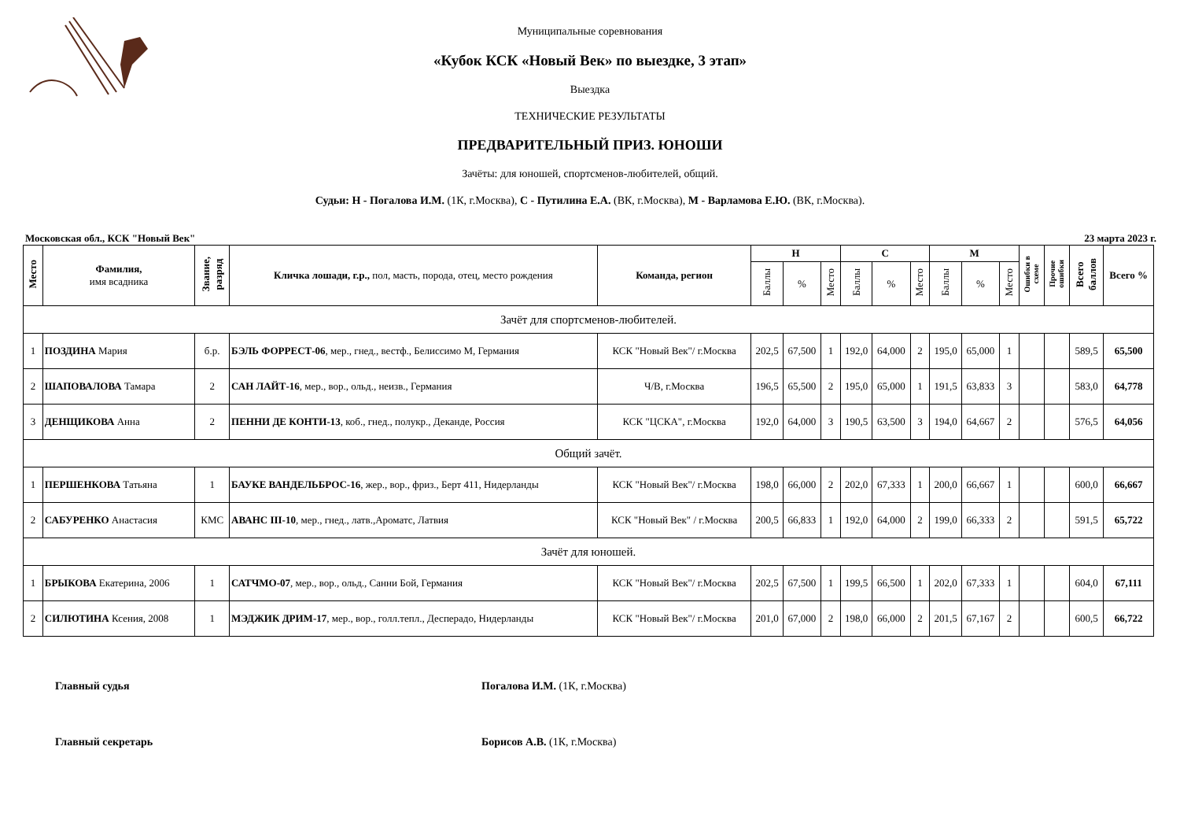Муниципальные соревнования
«Кубок КСК «Новый Век» по выездке, 3 этап»
Выездка
ТЕХНИЧЕСКИЕ РЕЗУЛЬТАТЫ
ПРЕДВАРИТЕЛЬНЫЙ ПРИЗ. ЮНОШИ
Зачёты: для юношей, спортсменов-любителей, общий.
Судьи: Н - Погалова И.М. (1К, г.Москва), С - Путилина Е.А. (ВК, г.Москва), М - Варламова Е.Ю. (ВК, г.Москва).
Московская обл., КСК "Новый Век" 23 марта 2023 г.
| Место | Фамилия, имя всадника | Звание, разряд | Кличка лошади, г.р., пол, масть, порода, отец, место рождения | Команда, регион | Н | | | С | | | М | | | Ошибки в схеме | Прочие ошибки | Всего баллов | Всего % |
| --- | --- | --- | --- | --- | --- | --- | --- | --- | --- | --- | --- | --- | --- | --- | --- | --- | --- |
| | | | | | Баллы | % | Место | Баллы | % | Место | Баллы | % | Место | | | | |
| Зачёт для спортсменов-любителей. | | | | | | | | | | | | | | | | | |
| 1 | ПОЗДИНА Мария | б.р. | БЭЛЬ ФОРРЕСТ-06 , мер., гнед., вестф., Белиссимо М, Германия | КСК "Новый Век"/ г.Москва | 202,5 | 67,500 | 1 | 192,0 | 64,000 | 2 | 195,0 | 65,000 | 1 | | | 589,5 | 65,500 |
| 2 | ШАПОВАЛОВА Тамара | 2 | САН ЛАЙТ-16 , мер., вор., ольд., неизв., Германия | Ч/В, г.Москва | 196,5 | 65,500 | 2 | 195,0 | 65,000 | 1 | 191,5 | 63,833 | 3 | | | 583,0 | 64,778 |
| 3 | ДЕНЩИКОВА Анна | 2 | ПЕННИ ДЕ КОНТИ-13 , коб., гнед., полукр., Деканде, Россия | КСК "ЦСКА", г.Москва | 192,0 | 64,000 | 3 | 190,5 | 63,500 | 3 | 194,0 | 64,667 | 2 | | | 576,5 | 64,056 |
| Общий зачёт. | | | | | | | | | | | | | | | | | |
| 1 | ПЕРШЕНКОВА Татьяна | 1 | БАУКЕ ВАНДЕЛЬБРОС-16 , жер., вор., фриз., Берт 411, Нидерланды | КСК "Новый Век"/ г.Москва | 198,0 | 66,000 | 2 | 202,0 | 67,333 | 1 | 200,0 | 66,667 | 1 | | | 600,0 | 66,667 |
| 2 | САБУРЕНКО Анастасия | КМС | АВАНС III-10 , мер., гнед., латв.,Ароматс, Латвия | КСК "Новый Век" / г.Москва | 200,5 | 66,833 | 1 | 192,0 | 64,000 | 2 | 199,0 | 66,333 | 2 | | | 591,5 | 65,722 |
| Зачёт для юношей. | | | | | | | | | | | | | | | | | |
| 1 | БРЫКОВА Екатерина, 2006 | 1 | САТЧМО-07 , мер., вор., ольд., Санни Бой, Германия | КСК "Новый Век"/ г.Москва | 202,5 | 67,500 | 1 | 199,5 | 66,500 | 1 | 202,0 | 67,333 | 1 | | | 604,0 | 67,111 |
| 2 | СИЛЮТИНА Ксения, 2008 | 1 | МЭДЖИК ДРИМ-17 , мер., вор., голл.тепл., Десперадо, Нидерланды | КСК "Новый Век"/ г.Москва | 201,0 | 67,000 | 2 | 198,0 | 66,000 | 2 | 201,5 | 67,167 | 2 | | | 600,5 | 66,722 |
Главный судья Погалова И.М. (1К, г.Москва)
Главный секретарь Борисов А.В. (1К, г.Москва)